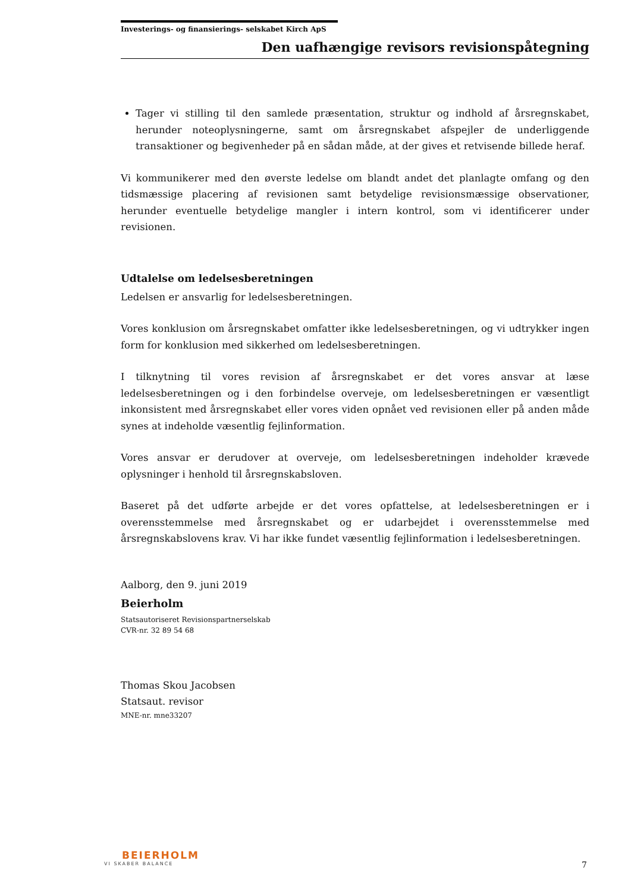Investerings- og finansierings- selskabet Kirch ApS
Den uafhængige revisors revisionspåtegning
Tager vi stilling til den samlede præsentation, struktur og indhold af årsregnskabet, herunder noteoplysningerne, samt om årsregnskabet afspejler de underliggende transaktioner og begivenheder på en sådan måde, at der gives et retvisende billede heraf.
Vi kommunikerer med den øverste ledelse om blandt andet det planlagte omfang og den tidsmæssige placering af revisionen samt betydelige revisionsmæssige observationer, herunder eventuelle betydelige mangler i intern kontrol, som vi identificerer under revisionen.
Udtalelse om ledelsesberetningen
Ledelsen er ansvarlig for ledelsesberetningen.
Vores konklusion om årsregnskabet omfatter ikke ledelsesberetningen, og vi udtrykker ingen form for konklusion med sikkerhed om ledelsesberetningen.
I tilknytning til vores revision af årsregnskabet er det vores ansvar at læse ledelsesberetningen og i den forbindelse overveje, om ledelsesberetningen er væsentligt inkonsistent med årsregnskabet eller vores viden opnået ved revisionen eller på anden måde synes at indeholde væsentlig fejlinformation.
Vores ansvar er derudover at overveje, om ledelsesberetningen indeholder krævede oplysninger i henhold til årsregnskabsloven.
Baseret på det udførte arbejde er det vores opfattelse, at ledelsesberetningen er i overensstemmelse med årsregnskabet og er udarbejdet i overensstemmelse med årsregnskabslovens krav. Vi har ikke fundet væsentlig fejlinformation i ledelsesberetningen.
Aalborg, den 9. juni 2019
Beierholm
Statsautoriseret Revisionspartnerselskab
CVR-nr. 32 89 54 68
Thomas Skou Jacobsen
Statsaut. revisor
MNE-nr. mne33207
BEIERHOLM
VI SKABER BALANCE
7